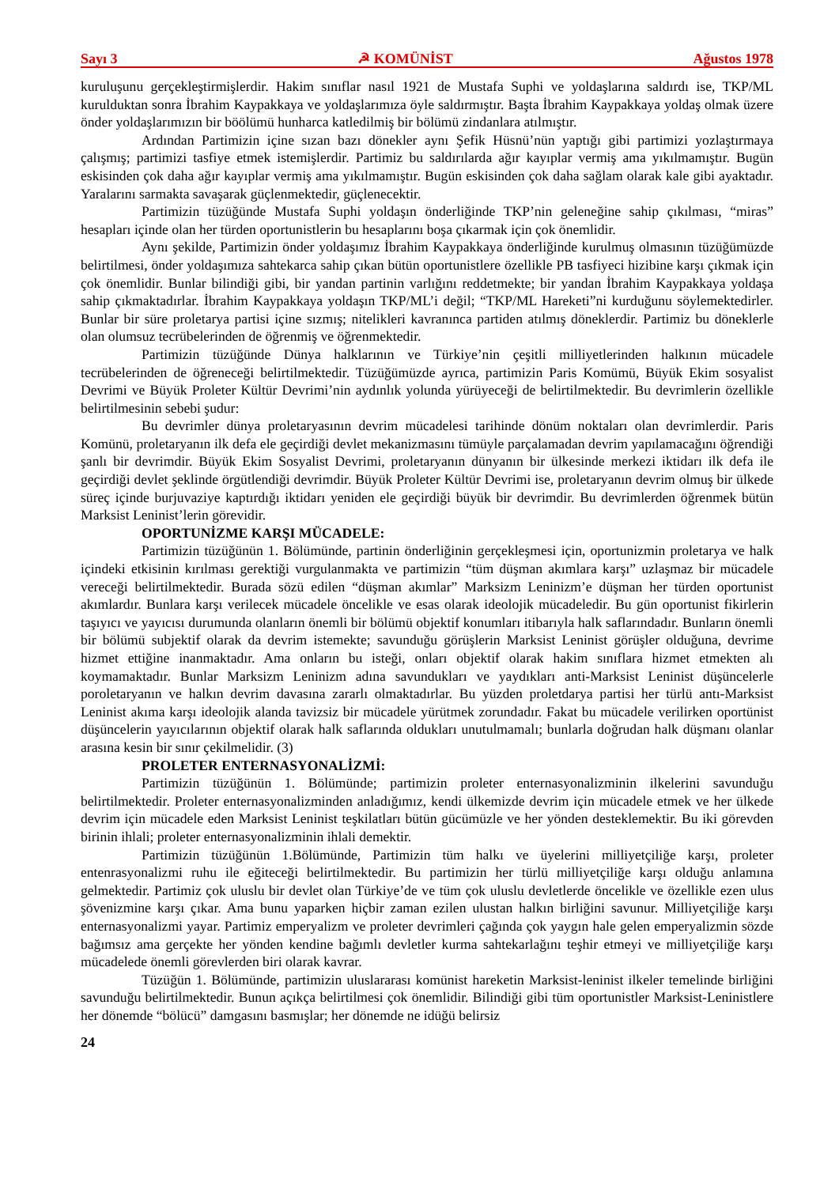Sayı 3 ☭ KOMÜNİST Ağustos 1978
kuruluşunu gerçekleştirmişlerdir. Hakim sınıflar nasıl 1921 de Mustafa Suphi ve yoldaşlarına saldırdı ise, TKP/ML kurulduktan sonra İbrahim Kaypakkaya ve yoldaşlarımıza öyle saldırmıştır. Başta İbrahim Kaypakkaya yoldaş olmak üzere önder yoldaşlarımızın bir böölümü hunharca katledilmiş bir bölümü zindanlara atılmıştır.
Ardından Partimizin içine sızan bazı dönekler aynı Şefik Hüsnü’nün yaptığı gibi partimizi yozlaştırmaya çalışmış; partimizi tasfiye etmek istemişlerdir. Partimiz bu saldırılarda ağır kayıplar vermiş ama yıkılmamıştır. Bugün eskisinden çok daha ağır kayıplar vermiş ama yıkılmamıştır. Bugün eskisinden çok daha sağlam olarak kale gibi ayaktadır. Yaralarını sarmakta savaşarak güçlenmektedir, güçlenecektir.
Partimizin tüzüğünde Mustafa Suphi yoldaşın önderliğinde TKP’nin geleneğine sahip çıkılması, “miras” hesapları içinde olan her türden oportunistlerin bu hesaplarını boşa çıkarmak için çok önemlidir.
Aynı şekilde, Partimizin önder yoldaşımız İbrahim Kaypakkaya önderliğinde kurulmuş olmasının tüzüğümüzde belirtilmesi, önder yoldaşımıza sahtekarca sahip çıkan bütün oportunistlere özellikle PB tasfiyeci hizibine karşı çıkmak için çok önemlidir. Bunlar bilindiği gibi, bir yandan partinin varlığını reddetmekte; bir yandan İbrahim Kaypakkaya yoldaşa sahip çıkmaktadırlar. İbrahim Kaypakkaya yoldaşın TKP/ML’i değil; “TKP/ML Hareketi”ni kurduğunu söylemektedirler. Bunlar bir süre proletarya partisi içine sızmış; nitelikleri kavranınca partiden atılmış döneklerdir. Partimiz bu döneklerle olan olumsuz tecrübelerinden de öğrenmiş ve öğrenmektedir.
Partimizin tüzüğünde Dünya halklarının ve Türkiye’nin çeşitli milliyetlerinden halkının mücadele tecrübelerinden de öğreneceği belirtilmektedir. Tüzüğümüzde ayrıca, partimizin Paris Komümü, Büyük Ekim sosyalist Devrimi ve Büyük Proleter Kültür Devrimi’nin aydınlık yolunda yürüyeceği de belirtilmektedir. Bu devrimlerin özellikle belirtilmesinin sebebi şudur:
Bu devrimler dünya proletaryasının devrim mücadelesi tarihinde dönüm noktaları olan devrimlerdir. Paris Komünü, proletaryanın ilk defa ele geçirdiği devlet mekanizmasını tümüyle parçalamadan devrim yapılamacağını öğrendiği şanlı bir devrimdir. Büyük Ekim Sosyalist Devrimi, proletaryanın dünyanın bir ülkesinde merkezi iktidarı ilk defa ile geçirdiği devlet şeklinde örgütlendiği devrimdir. Büyük Proleter Kültür Devrimi ise, proletaryanın devrim olmuş bir ülkede süreç içinde burjuvaziye kaptırdığı iktidarı yeniden ele geçirdiği büyük bir devrimdir. Bu devrimlerden öğrenmek bütün Marksist Leninist’lerin görevidir.
OPORTUNİZME KARŞI MÜCADELE:
Partimizin tüzüğünün 1. Bölümünde, partinin önderliğinin gerçekleşmesi için, oportunizmin proletarya ve halk içindeki etkisinin kırılması gerektiği vurgulanmakta ve partimizin “tüm düşman akımlara karşı” uzlaşmaz bir mücadele vereceği belirtilmektedir. Burada sözü edilen “düşman akımlar” Marksizm Leninizm’e düşman her türden oportunist akımlardır. Bunlara karşı verilecek mücadele öncelikle ve esas olarak ideolojik mücadeledir. Bu gün oportunist fikirlerin taşıyıcı ve yayıcısı durumunda olanların önemli bir bölümü objektif konumları itibarıyla halk saflarındadır. Bunların önemli bir bölümü subjektif olarak da devrim istemekte; savunduğu görüşlerin Marksist Leninist görüşler olduğuna, devrime hizmet ettiğine inanmaktadır. Ama onların bu isteği, onları objektif olarak hakim sınıflara hizmet etmekten alı koymamaktadır. Bunlar Marksizm Leninizm adına savundukları ve yaydıkları anti-Marksist Leninist düşüncelerle poroletaryanın ve halkın devrim davasına zararlı olmaktadırlar. Bu yüzden proletdarya partisi her türlü antı-Marksist Leninist akıma karşı ideolojik alanda tavizsiz bir mücadele yürütmek zorundadır. Fakat bu mücadele verilirken oportünist düşüncelerin yayıcılarının objektif olarak halk saflarında oldukları unutulmamalı; bunlarla doğrudan halk düşmanı olanlar arasına kesin bir sınır çekilmelidir. (3)
PROLETER ENTERNASYONALİZMİ:
Partimizin tüzüğünün 1. Bölümünde; partimizin proleter enternasyonalizminin ilkelerini savunduğu belirtilmektedir. Proleter enternasyonalizminden anladığımız, kendi ülkemizde devrim için mücadele etmek ve her ülkede devrim için mücadele eden Marksist Leninist teşkilatları bütün gücümüzle ve her yönden desteklemektir. Bu iki görevden birinin ihlali; proleter enternasyonalizminin ihlali demektir.
Partimizin tüzüğünün 1.Bölümünde, Partimizin tüm halkı ve üyelerini milliyetçiliğe karşı, proleter entenrasyonalizmi ruhu ile eğiteceği belirtilmektedir. Bu partimizin her türlü milliyetçiliğe karşı olduğu anlamına gelmektedir. Partimiz çok uluslu bir devlet olan Türkiye’de ve tüm çok uluslu devletlerde öncelikle ve özellikle ezen ulus şövenizmine karşı çıkar. Ama bunu yaparken hiçbir zaman ezilen ulustan halkın birliğini savunur. Milliyetçiliğe karşı enternasyonalizmi yayar. Partimiz emperyalizm ve proleter devrimleri çağında çok yaygın hale gelen emperyalizmin sözde bağımsız ama gerçekte her yönden kendine bağımlı devletler kurma sahtekarlağını teşhir etmeyi ve milliyetçiliğe karşı mücadelede önemli görevlerden biri olarak kavrar.
Tüzüğün 1. Bölümünde, partimizin uluslararası komünist hareketin Marksist-leninist ilkeler temelinde birliğini savunduğu belirtilmektedir. Bunun açıkça belirtilmesi çok önemlidir. Bilindiği gibi tüm oportunistler Marksist-Leninistlere her dönemde “bölücü” damgasını basmışlar; her dönemde ne idüğü belirsiz
24